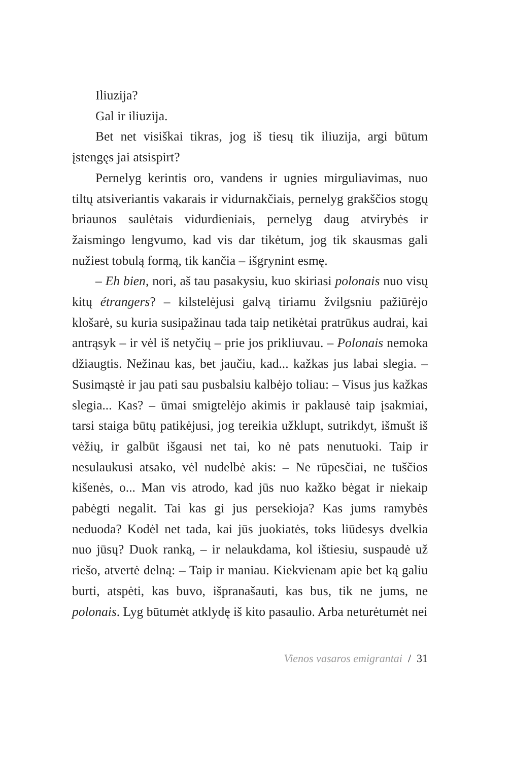Iliuzija?
Gal ir iliuzija.
Bet net visiškai tikras, jog iš tiesų tik iliuzija, argi būtum įstengęs jai atsispirt?
Pernelyg kerintis oro, vandens ir ugnies mirguliavimas, nuo tiltų atsiveriantis vakarais ir vidurnakčiais, pernelyg grakščios stogų briaunos saulėtais vidurdieniais, pernelyg daug atvirybės ir žaismingo lengvumo, kad vis dar tikėtum, jog tik skausmas gali nužiest tobulą formą, tik kančia – išgrynint esmę.
– Eh bien, nori, aš tau pasakysiu, kuo skiriasi polonais nuo visų kitų étrangers? – kilstelėjusi galvą tiriamu žvilgsniu pažiūrėjo klošarė, su kuria susipažinau tada taip netikėtai pratrūkus audrai, kai antrąsyk – ir vėl iš netyčių – prie jos prikliuvau. – Polonais nemoka džiaugtis. Nežinau kas, bet jaučiu, kad... kažkas jus labai slegia. – Susimąstė ir jau pati sau pusbalsiu kalbėjo toliau: – Visus jus kažkas slegia... Kas? – ūmai smigtelėjo akimis ir paklausė taip įsakmiai, tarsi staiga būtų patikėjusi, jog tereikia užklupt, sutrikdyt, išmušt iš vėžių, ir galbūt išgausi net tai, ko nė pats nenutuoki. Taip ir nesulaukusi atsako, vėl nudelbė akis: – Ne rūpesčiai, ne tuščios kišenės, o... Man vis atrodo, kad jūs nuo kažko bėgat ir niekaip pabėgti negalit. Tai kas gi jus persekioja? Kas jums ramybės neduoda? Kodėl net tada, kai jūs juokiatės, toks liūdesys dvelkia nuo jūsų? Duok ranką, – ir nelaukdama, kol ištiesiu, suspaudė už riešo, atvertė delną: – Taip ir maniau. Kiekvienam apie bet ką galiu burti, atspėti, kas buvo, išpranašauti, kas bus, tik ne jums, ne polonais. Lyg būtumėt atklydę iš kito pasaulio. Arba neturėtumėt nei
Vienos vasaros emigrantai / 31